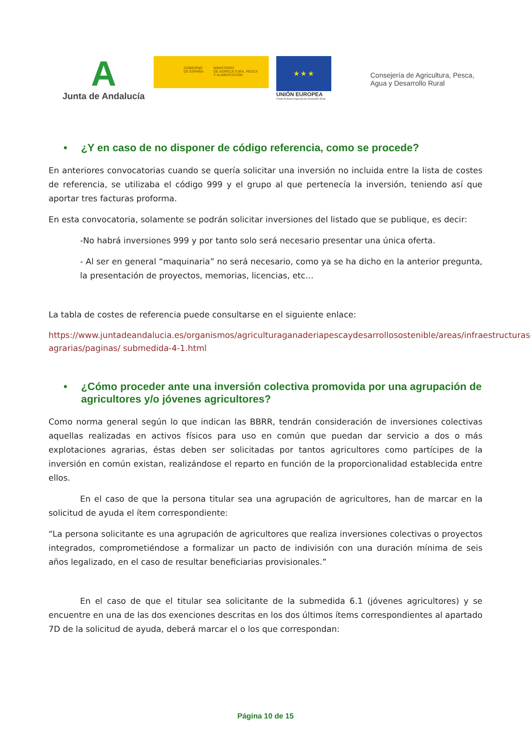A
Junta de Andalucía
GOBIERNO
DE ESPAÑA
MINISTERIO
DE AGRICULTURA, PESCA
Y ALIMENTACIÓN
★ ★ ★
UNIÓN EUROPEA
Fondo Europeo Agrícola de Desarrollo Rural
Consejería de Agricultura, Pesca,
Agua y Desarrollo Rural
• ¿Y en caso de no disponer de código referencia, como se procede?
En anteriores convocatorias cuando se quería solicitar una inversión no incluida entre la lista de costes de referencia, se utilizaba el código 999 y el grupo al que pertenecía la inversión, teniendo así que aportar tres facturas proforma.
En esta convocatoria, solamente se podrán solicitar inversiones del listado que se publique, es decir:
-No habrá inversiones 999 y por tanto solo será necesario presentar una única oferta.
- Al ser en general “maquinaria” no será necesario, como ya se ha dicho en la anterior pregunta, la presentación de proyectos, memorias, licencias, etc…
La tabla de costes de referencia puede consultarse en el siguiente enlace:
https://www.juntadeandalucia.es/organismos/agriculturaganaderiapescaydesarrollosostenible/areas/infraestructuras-agrarias/paginas/ submedida-4-1.html
• ¿Cómo proceder ante una inversión colectiva promovida por una agrupación de agricultores y/o jóvenes agricultores?
Como norma general según lo que indican las BBRR, tendrán consideración de inversiones colectivas aquellas realizadas en activos físicos para uso en común que puedan dar servicio a dos o más explotaciones agrarias, éstas deben ser solicitadas por tantos agricultores como partícipes de la inversión en común existan, realizándose el reparto en función de la proporcionalidad establecida entre ellos.
En el caso de que la persona titular sea una agrupación de agricultores, han de marcar en la solicitud de ayuda el ítem correspondiente:
“La persona solicitante es una agrupación de agricultores que realiza inversiones colectivas o proyectos integrados, comprometiéndose a formalizar un pacto de indivisión con una duración mínima de seis años legalizado, en el caso de resultar beneficiarias provisionales.”
En el caso de que el titular sea solicitante de la submedida 6.1 (jóvenes agricultores) y se encuentre en una de las dos exenciones descritas en los dos últimos ítems correspondientes al apartado 7D de la solicitud de ayuda, deberá marcar el o los que correspondan:
Página 10 de 15